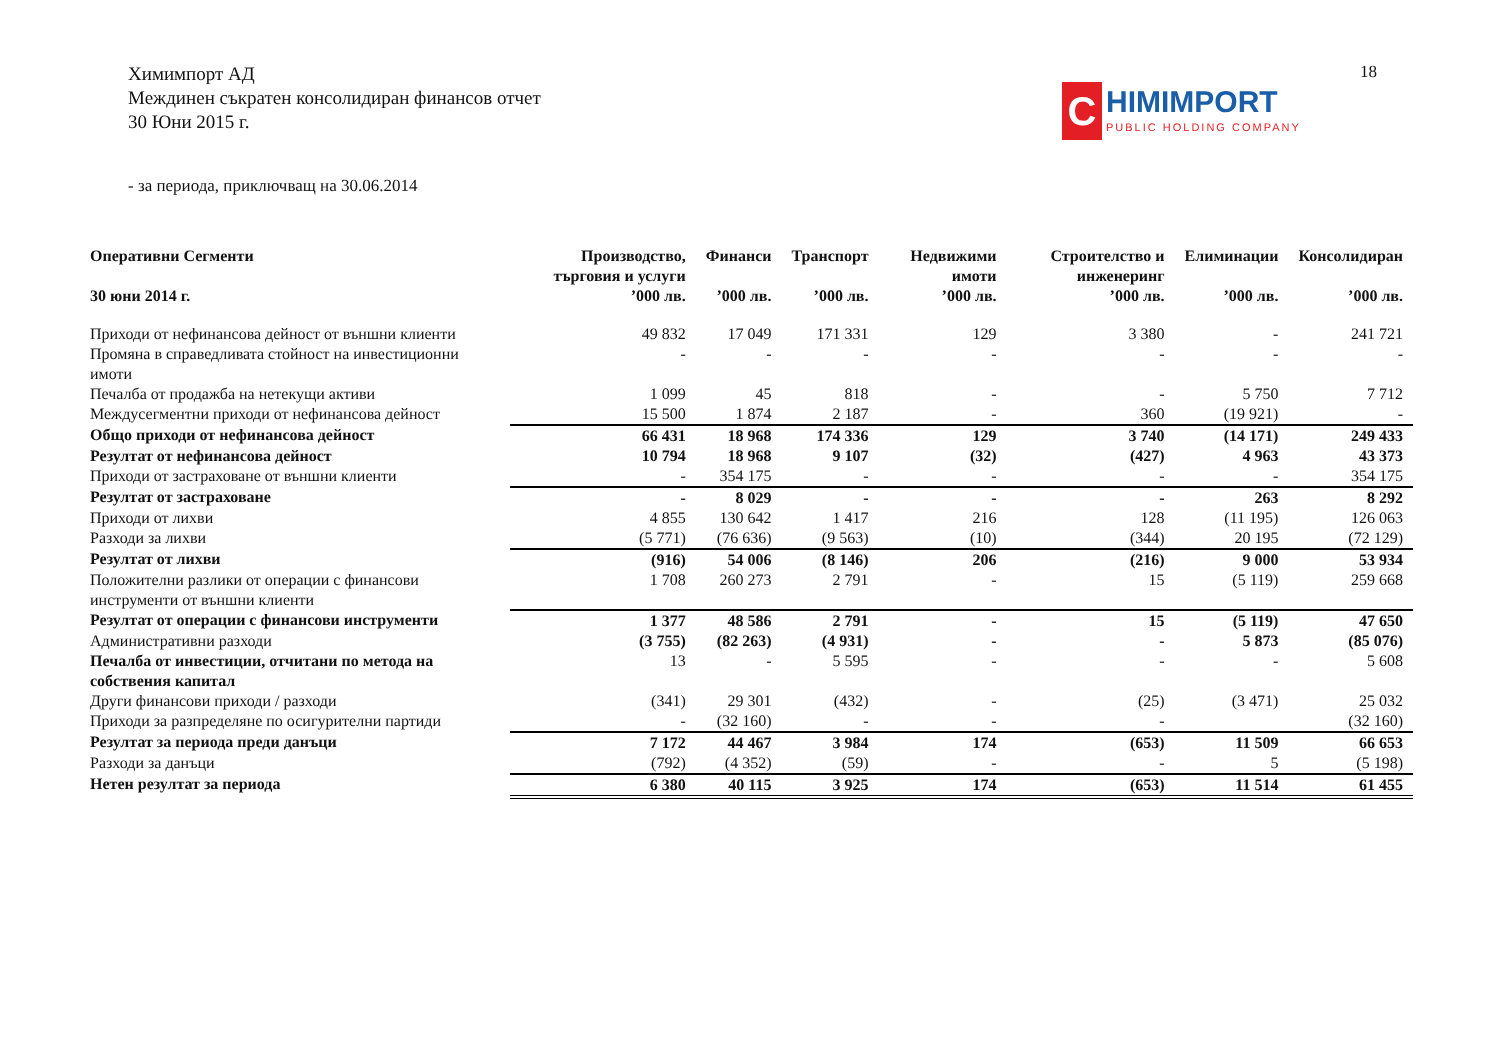Химимпорт АД
Междинен съкратен консолидиран финансов отчет
30 Юни 2015 г.
18
C
HIMIMPORT
PUBLIC HOLDING COMPANY
- за периода, приключващ на 30.06.2014
| Оперативни Сегменти | Производство, търговия и услуги | Финанси | Транспорт | Недвижими имоти | Строителство и инженеринг | Елиминации | Консолидиран |
| --- | --- | --- | --- | --- | --- | --- | --- |
| 30 юни 2014 г. | ’000 лв. | ’000 лв. | ’000 лв. | ’000 лв. | ’000 лв. | ’000 лв. | ’000 лв. |
| Приходи от нефинансова дейност от външни клиенти | 49 832 | 17 049 | 171 331 | 129 | 3 380 | - | 241 721 |
| Промяна в справедливата стойност на инвестиционни имоти | - | - | - | - | - | - | - |
| Печалба от продажба на нетекущи активи | 1 099 | 45 | 818 | - | - | 5 750 | 7 712 |
| Междусегментни приходи от нефинансова дейност | 15 500 | 1 874 | 2 187 | - | 360 | (19 921) | - |
| Общо приходи от нефинансова дейност | 66 431 | 18 968 | 174 336 | 129 | 3 740 | (14 171) | 249 433 |
| Резултат от нефинансова дейност | 10 794 | 18 968 | 9 107 | (32) | (427) | 4 963 | 43 373 |
| Приходи от застраховане от външни клиенти | - | 354 175 | - | - | - | - | 354 175 |
| Резултат от застраховане | - | 8 029 | - | - | - | 263 | 8 292 |
| Приходи от лихви | 4 855 | 130 642 | 1 417 | 216 | 128 | (11 195) | 126 063 |
| Разходи за лихви | (5 771) | (76 636) | (9 563) | (10) | (344) | 20 195 | (72 129) |
| Резултат от лихви | (916) | 54 006 | (8 146) | 206 | (216) | 9 000 | 53 934 |
| Положителни разлики от операции с финансови инструменти от външни клиенти | 1 708 | 260 273 | 2 791 | - | 15 | (5 119) | 259 668 |
| Резултат от операции с финансови инструменти | 1 377 | 48 586 | 2 791 | - | 15 | (5 119) | 47 650 |
| Административни разходи | (3 755) | (82 263) | (4 931) | - | - | 5 873 | (85 076) |
| Печалба от инвестиции, отчитани по метода на собствения капитал | 13 | - | 5 595 | - | - | - | 5 608 |
| Други финансови приходи / разходи | (341) | 29 301 | (432) | - | (25) | (3 471) | 25 032 |
| Приходи за разпределяне по осигурителни партиди | - | (32 160) | - | - | - | | (32 160) |
| Резултат за периода преди данъци | 7 172 | 44 467 | 3 984 | 174 | (653) | 11 509 | 66 653 |
| Разходи за данъци | (792) | (4 352) | (59) | - | - | 5 | (5 198) |
| Нетен резултат за периода | 6 380 | 40 115 | 3 925 | 174 | (653) | 11 514 | 61 455 |